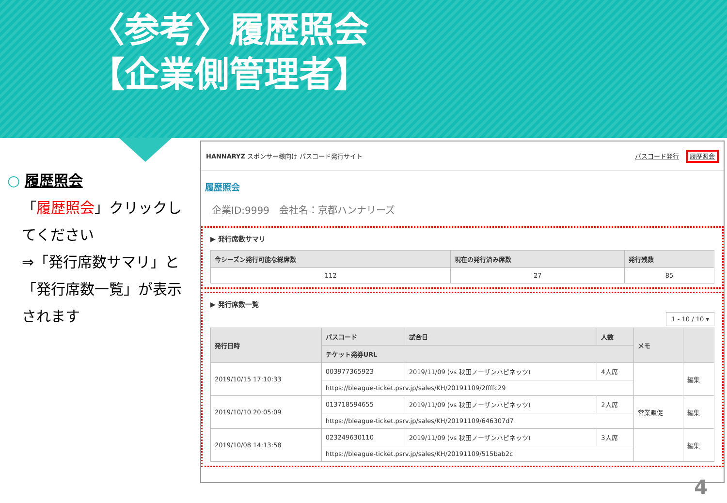〈参考〉履歴照会
【企業側管理者】
○ 履歴照会
「履歴照会」クリックしてください
⇒「発行席数サマリ」と「発行席数一覧」が表示されます
HANNARYZ スポンサー様向け パスコード発行サイト パスコード発行 履歴照会
履歴照会
企業ID:9999　会社名：京都ハンナリーズ
▶ 発行席数サマリ
| 今シーズン発行可能な総席数 | 現在の発行済み席数 | 発行残数 |
| --- | --- | --- |
| 112 | 27 | 85 |
▶ 発行席数一覧
1 - 10 / 10 ▾
| 発行日時 | パスコード | 試合日 | 人数 | メモ | |
| --- | --- | --- | --- | --- | --- |
| | チケット発券URL | | | | |
| 2019/10/15 17:10:33 | 003977365923 | 2019/11/09 (vs 秋田ノーザンハピネッツ) | 4人席 | | 編集 |
| | https://bleague-ticket.psrv.jp/sales/KH/20191109/2ffffc29 | | | | |
| 2019/10/10 20:05:09 | 013718594655 | 2019/11/09 (vs 秋田ノーザンハピネッツ) | 2人席 | 営業販促 | 編集 |
| | https://bleague-ticket.psrv.jp/sales/KH/20191109/646307d7 | | | | |
| 2019/10/08 14:13:58 | 023249630110 | 2019/11/09 (vs 秋田ノーザンハピネッツ) | 3人席 | | 編集 |
| | https://bleague-ticket.psrv.jp/sales/KH/20191109/515bab2c | | | | |
4